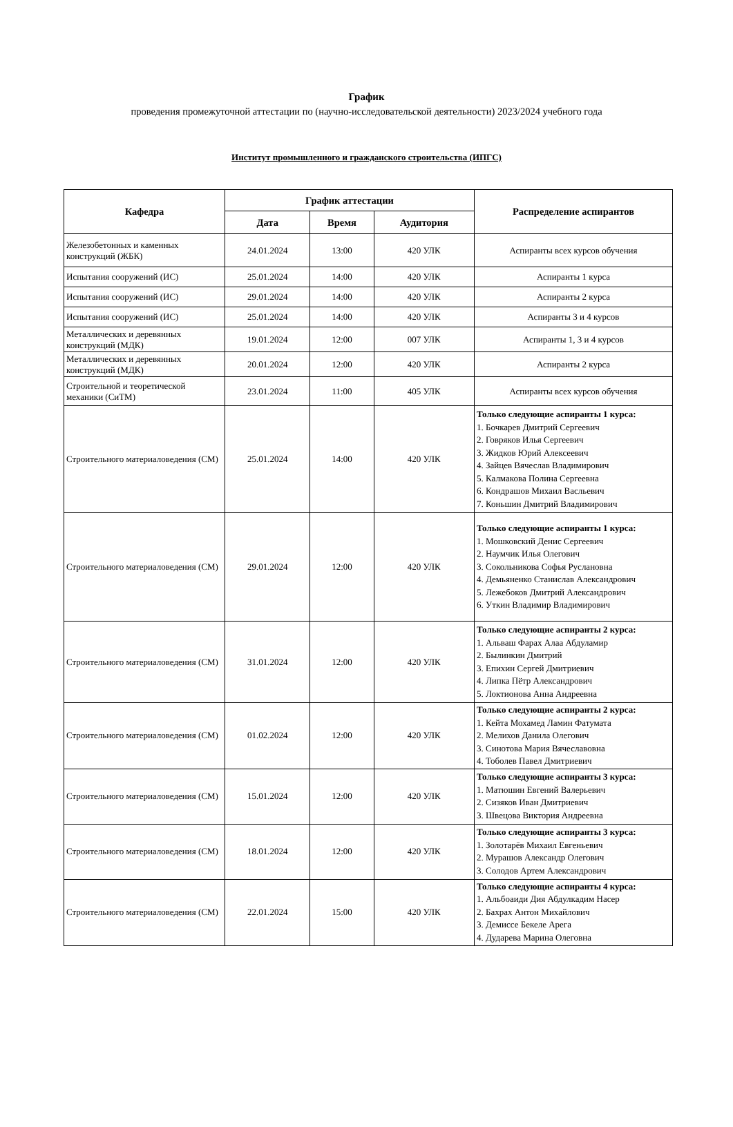График
проведения промежуточной аттестации по (научно-исследовательской деятельности) 2023/2024 учебного года
Институт промышленного и гражданского строительства (ИПГС)
| Кафедра | График аттестации | | | Распределение аспирантов |
| --- | --- | --- | --- | --- |
| | Дата | Время | Аудитория | |
| Железобетонных и каменных конструкций (ЖБК) | 24.01.2024 | 13:00 | 420 УЛК | Аспиранты всех курсов обучения |
| Испытания сооружений (ИС) | 25.01.2024 | 14:00 | 420 УЛК | Аспиранты 1 курса |
| Испытания сооружений (ИС) | 29.01.2024 | 14:00 | 420 УЛК | Аспиранты 2 курса |
| Испытания сооружений (ИС) | 25.01.2024 | 14:00 | 420 УЛК | Аспиранты 3 и 4 курсов |
| Металлических и деревянных конструкций (МДК) | 19.01.2024 | 12:00 | 007 УЛК | Аспиранты 1, 3 и 4 курсов |
| Металлических и деревянных конструкций (МДК) | 20.01.2024 | 12:00 | 420 УЛК | Аспиранты 2 курса |
| Строительной и теоретической механики (СиТМ) | 23.01.2024 | 11:00 | 405 УЛК | Аспиранты всех курсов обучения |
| Строительного материаловедения (СМ) | 25.01.2024 | 14:00 | 420 УЛК | Только следующие аспиранты 1 курса: 1. Бочкарев Дмитрий Сергеевич 2. Говряков Илья Сергеевич 3. Жидков Юрий Алексеевич 4. Зайцев Вячеслав Владимирович 5. Калмакова Полина Сергеевна 6. Кондрашов Михаил Васльевич 7. Коньшин Дмитрий Владимирович |
| Строительного материаловедения (СМ) | 29.01.2024 | 12:00 | 420 УЛК | Только следующие аспиранты 1 курса: 1. Мошковский Денис Сергеевич 2. Наумчик Илья Олегович 3. Сокольникова Софья Руслановна 4. Демьяненко Станислав Александрович 5. Лежебоков Дмитрий Александрович 6. Уткин Владимир Владимирович |
| Строительного материаловедения (СМ) | 31.01.2024 | 12:00 | 420 УЛК | Только следующие аспиранты 2 курса: 1. Альваш Фарах Алаа Абдуламир 2. Былинкин Дмитрий 3. Епихин Сергей Дмитриевич 4. Липка Пётр Александрович 5. Локтионова Анна Андреевна |
| Строительного материаловедения (СМ) | 01.02.2024 | 12:00 | 420 УЛК | Только следующие аспиранты 2 курса: 1. Кейта Мохамед Ламин Фатумата 2. Мелихов Данила Олегович 3. Синотова Мария Вячеславовна 4. Тоболев Павел Дмитриевич |
| Строительного материаловедения (СМ) | 15.01.2024 | 12:00 | 420 УЛК | Только следующие аспиранты 3 курса: 1. Матюшин Евгений Валерьевич 2. Сизяков Иван Дмитриевич 3. Швецова Виктория Андреевна |
| Строительного материаловедения (СМ) | 18.01.2024 | 12:00 | 420 УЛК | Только следующие аспиранты 3 курса: 1. Золотарёв Михаил Евгеньевич 2. Мурашов Александр Олегович 3. Солодов Артем Александрович |
| Строительного материаловедения (СМ) | 22.01.2024 | 15:00 | 420 УЛК | Только следующие аспиранты 4 курса: 1. Альбоаиди Дия Абдулкадим Насер 2. Бахрах Антон Михайлович 3. Демиссе Бекеле Арега 4. Дударева Марина Олеговна |